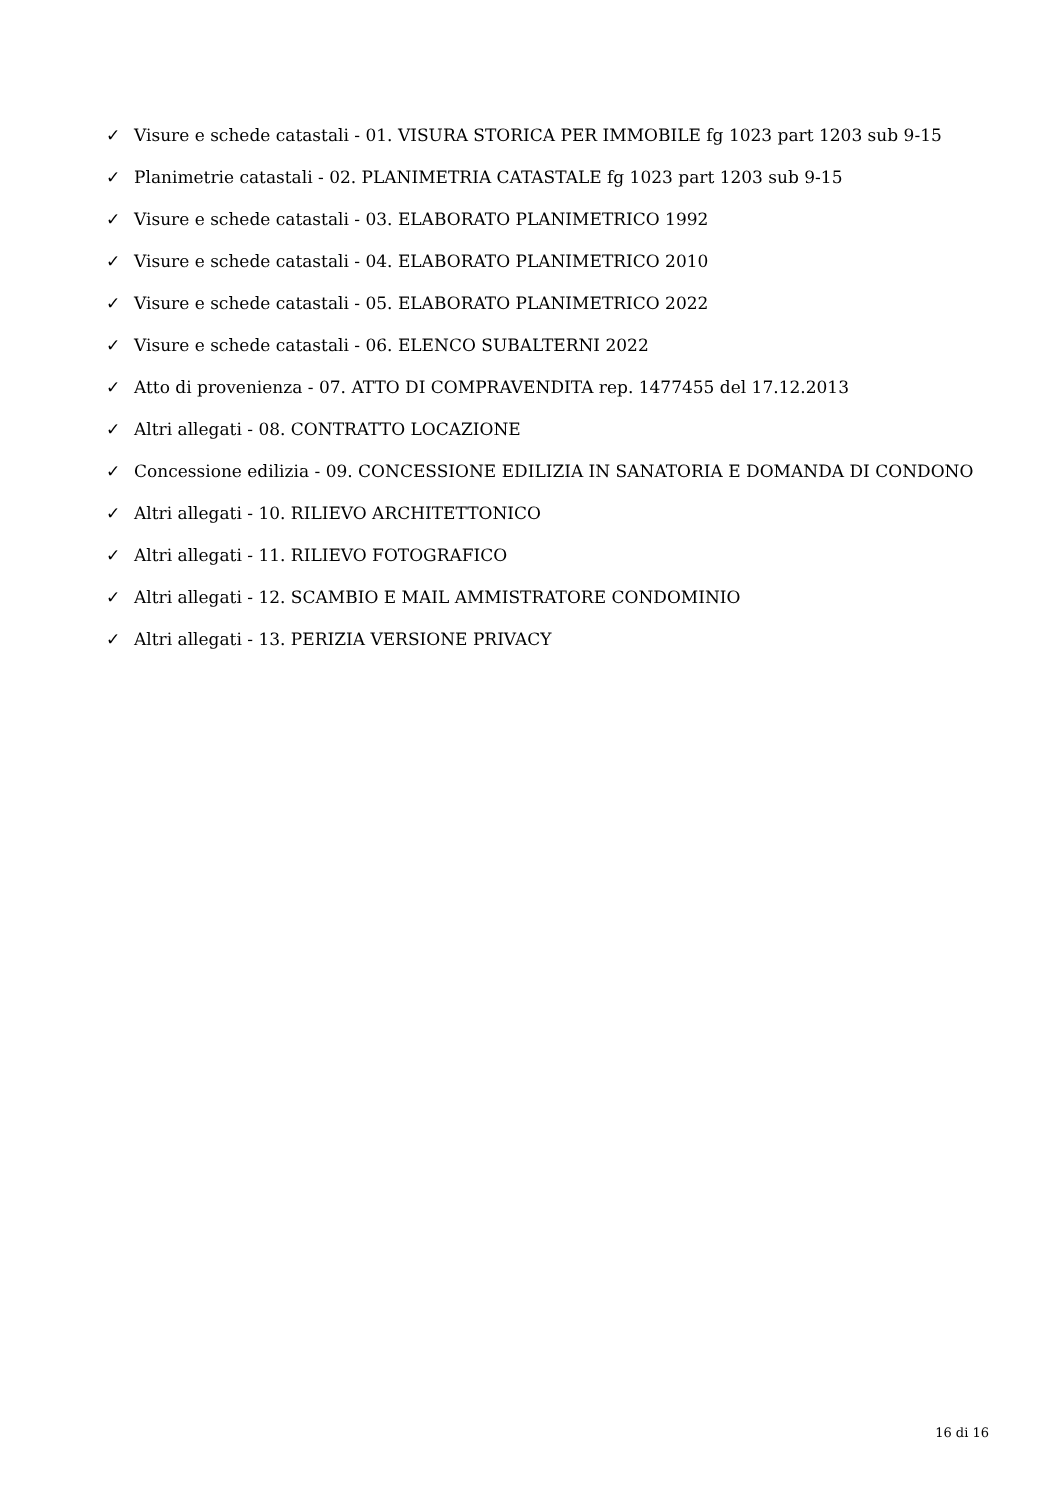✓ Visure e schede catastali - 01. VISURA STORICA PER IMMOBILE fg 1023 part 1203 sub 9-15
✓ Planimetrie catastali - 02. PLANIMETRIA CATASTALE fg 1023 part 1203 sub 9-15
✓ Visure e schede catastali - 03. ELABORATO PLANIMETRICO 1992
✓ Visure e schede catastali - 04. ELABORATO PLANIMETRICO 2010
✓ Visure e schede catastali - 05. ELABORATO PLANIMETRICO 2022
✓ Visure e schede catastali - 06. ELENCO SUBALTERNI 2022
✓ Atto di provenienza - 07. ATTO DI COMPRAVENDITA rep. 1477455 del 17.12.2013
✓ Altri allegati - 08. CONTRATTO LOCAZIONE
✓ Concessione edilizia - 09. CONCESSIONE EDILIZIA IN SANATORIA E DOMANDA DI CONDONO
✓ Altri allegati - 10. RILIEVO ARCHITETTONICO
✓ Altri allegati - 11. RILIEVO FOTOGRAFICO
✓ Altri allegati - 12. SCAMBIO E MAIL AMMISTRATORE CONDOMINIO
✓ Altri allegati - 13. PERIZIA VERSIONE PRIVACY
16 di 16